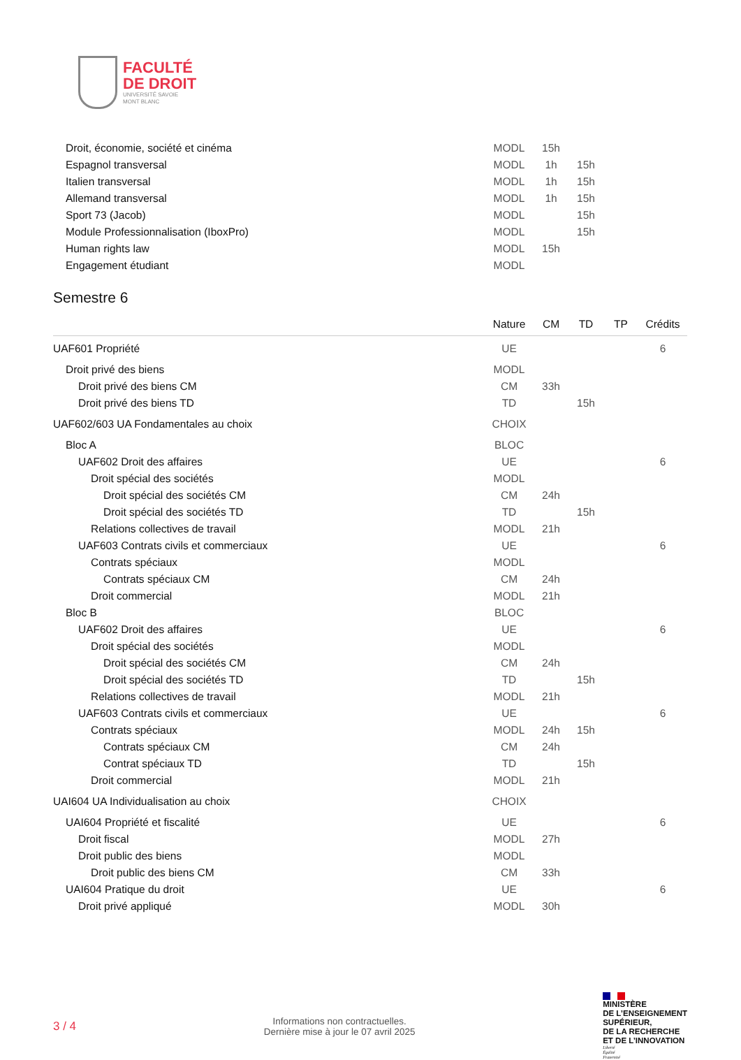FACULTÉ
DE DROIT
UNIVERSITÉ SAVOIE
MONT BLANC
| Droit, économie, société et cinéma | MODL | 15h | | | |
| Espagnol transversal | MODL | 1h | 15h | | |
| Italien transversal | MODL | 1h | 15h | | |
| Allemand transversal | MODL | 1h | 15h | | |
| Sport 73 (Jacob) | MODL | | 15h | | |
| Module Professionnalisation (IboxPro) | MODL | | 15h | | |
| Human rights law | MODL | 15h | | | |
| Engagement étudiant | MODL | | | | |
Semestre 6
| | Nature | CM | TD | TP | Crédits |
| --- | --- | --- | --- | --- | --- |
| UAF601 Propriété | UE | | | | 6 |
| Droit privé des biens | MODL | | | | |
| Droit privé des biens CM | CM | 33h | | | |
| Droit privé des biens TD | TD | | 15h | | |
| UAF602/603 UA Fondamentales au choix | CHOIX | | | | |
| Bloc A | BLOC | | | | |
| UAF602 Droit des affaires | UE | | | | 6 |
| Droit spécial des sociétés | MODL | | | | |
| Droit spécial des sociétés CM | CM | 24h | | | |
| Droit spécial des sociétés TD | TD | | 15h | | |
| Relations collectives de travail | MODL | 21h | | | |
| UAF603 Contrats civils et commerciaux | UE | | | | 6 |
| Contrats spéciaux | MODL | | | | |
| Contrats spéciaux CM | CM | 24h | | | |
| Droit commercial | MODL | 21h | | | |
| Bloc B | BLOC | | | | |
| UAF602 Droit des affaires | UE | | | | 6 |
| Droit spécial des sociétés | MODL | | | | |
| Droit spécial des sociétés CM | CM | 24h | | | |
| Droit spécial des sociétés TD | TD | | 15h | | |
| Relations collectives de travail | MODL | 21h | | | |
| UAF603 Contrats civils et commerciaux | UE | | | | 6 |
| Contrats spéciaux | MODL | 24h | 15h | | |
| Contrats spéciaux CM | CM | 24h | | | |
| Contrat spéciaux TD | TD | | 15h | | |
| Droit commercial | MODL | 21h | | | |
| UAI604 UA Individualisation au choix | CHOIX | | | | |
| UAI604 Propriété et fiscalité | UE | | | | 6 |
| Droit fiscal | MODL | 27h | | | |
| Droit public des biens | MODL | | | | |
| Droit public des biens CM | CM | 33h | | | |
| UAI604 Pratique du droit | UE | | | | 6 |
| Droit privé appliqué | MODL | 30h | | | |
3 / 4
Informations non contractuelles.
Dernière mise à jour le 07 avril 2025
MINISTÈRE
DE L’ENSEIGNEMENT
SUPÉRIEUR,
DE LA RECHERCHE
ET DE L’INNOVATION
Liberté
Égalité
Fraternité